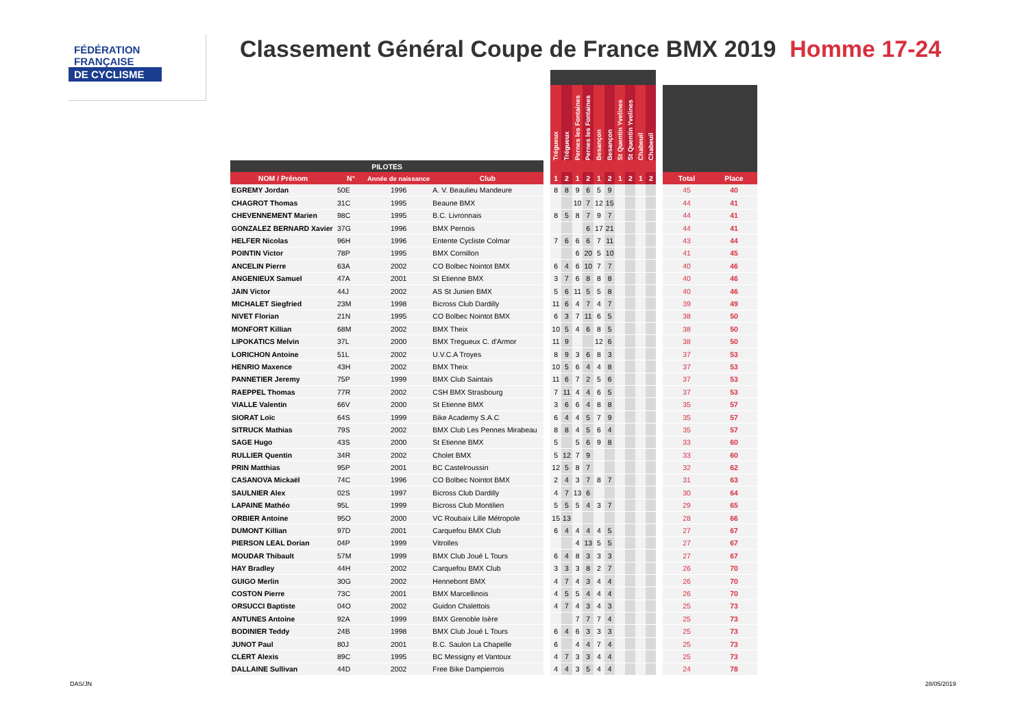FÉDÉRATION
FRANÇAISE
DE CYCLISME
Classement Général Coupe de France BMX 2019 Homme 17-24
| | | | | | Trégueux | Trégueux | Pernes les Fontaines | Pernes les Fontaines | Besançon | Besançon | St Quentin Yvelines | St Quentin Yvelines | Chabeuil | Chabeuil | | | |
| --- | --- | --- | --- | --- | --- | --- | --- | --- | --- | --- | --- | --- | --- | --- | --- | --- | --- |
| PILOTES | | | | | | | | | | | | | | | | | |
| NOM / Prénom | N° | Année de naissance | Club | | 1 | 2 | 1 | 2 | 1 | 2 | 1 | 2 | 1 | 2 | | Total | Place |
| EGREMY Jordan | 50E | 1996 | A. V. Beaulieu Mandeure | | 8 | 8 | 9 | 6 | 5 | 9 | | | | | | 45 | 40 |
| CHAGROT Thomas | 31C | 1995 | Beaune BMX | | | | 10 | 7 | 12 | 15 | | | | | | 44 | 41 |
| CHEVENNEMENT Marien | 98C | 1995 | B.C. Livronnais | | 8 | 5 | 8 | 7 | 9 | 7 | | | | | | 44 | 41 |
| GONZALEZ BERNARD Xavier | 37G | 1996 | BMX Pernois | | | | | 6 | 17 | 21 | | | | | | 44 | 41 |
| HELFER Nicolas | 96H | 1996 | Entente Cycliste Colmar | | 7 | 6 | 6 | 6 | 7 | 11 | | | | | | 43 | 44 |
| POINTIN Victor | 78P | 1995 | BMX Cornillon | | | | 6 | 20 | 5 | 10 | | | | | | 41 | 45 |
| ANCELIN Pierre | 63A | 2002 | CO Bolbec Nointot BMX | | 6 | 4 | 6 | 10 | 7 | 7 | | | | | | 40 | 46 |
| ANGENIEUX Samuel | 47A | 2001 | St Etienne BMX | | 3 | 7 | 6 | 8 | 8 | 8 | | | | | | 40 | 46 |
| JAIN Victor | 44J | 2002 | AS St Junien BMX | | 5 | 6 | 11 | 5 | 5 | 8 | | | | | | 40 | 46 |
| MICHALET Siegfried | 23M | 1998 | Bicross Club Dardilly | | 11 | 6 | 4 | 7 | 4 | 7 | | | | | | 39 | 49 |
| NIVET Florian | 21N | 1995 | CO Bolbec Nointot BMX | | 6 | 3 | 7 | 11 | 6 | 5 | | | | | | 38 | 50 |
| MONFORT Killian | 68M | 2002 | BMX Theix | | 10 | 5 | 4 | 6 | 8 | 5 | | | | | | 38 | 50 |
| LIPOKATICS Melvin | 37L | 2000 | BMX Tregueux C. d'Armor | | 11 | 9 | | | 12 | 6 | | | | | | 38 | 50 |
| LORICHON Antoine | 51L | 2002 | U.V.C.A Troyes | | 8 | 9 | 3 | 6 | 8 | 3 | | | | | | 37 | 53 |
| HENRIO Maxence | 43H | 2002 | BMX Theix | | 10 | 5 | 6 | 4 | 4 | 8 | | | | | | 37 | 53 |
| PANNETIER Jeremy | 75P | 1999 | BMX Club Saintais | | 11 | 6 | 7 | 2 | 5 | 6 | | | | | | 37 | 53 |
| RAEPPEL Thomas | 77R | 2002 | CSH BMX Strasbourg | | 7 | 11 | 4 | 4 | 6 | 5 | | | | | | 37 | 53 |
| VIALLE Valentin | 66V | 2000 | St Etienne BMX | | 3 | 6 | 6 | 4 | 8 | 8 | | | | | | 35 | 57 |
| SIORAT Loïc | 64S | 1999 | Bike Academy S.A.C | | 6 | 4 | 4 | 5 | 7 | 9 | | | | | | 35 | 57 |
| SITRUCK Mathias | 79S | 2002 | BMX Club Les Pennes Mirabeau | | 8 | 8 | 4 | 5 | 6 | 4 | | | | | | 35 | 57 |
| SAGE Hugo | 43S | 2000 | St Etienne BMX | | 5 | | 5 | 6 | 9 | 8 | | | | | | 33 | 60 |
| RULLIER Quentin | 34R | 2002 | Cholet BMX | | 5 | 12 | 7 | 9 | | | | | | | | 33 | 60 |
| PRIN Matthias | 95P | 2001 | BC Castelroussin | | 12 | 5 | 8 | 7 | | | | | | | | 32 | 62 |
| CASANOVA Mickaël | 74C | 1996 | CO Bolbec Nointot BMX | | 2 | 4 | 3 | 7 | 8 | 7 | | | | | | 31 | 63 |
| SAULNIER Alex | 02S | 1997 | Bicross Club Dardilly | | 4 | 7 | 13 | 6 | | | | | | | | 30 | 64 |
| LAPAINE Mathéo | 95L | 1999 | Bicross Club Montilien | | 5 | 5 | 5 | 4 | 3 | 7 | | | | | | 29 | 65 |
| ORBIER Antoine | 95O | 2000 | VC Roubaix Lille Métropole | | 15 | 13 | | | | | | | | | | 28 | 66 |
| DUMONT Killian | 97D | 2001 | Carquefou BMX Club | | 6 | 4 | 4 | 4 | 4 | 5 | | | | | | 27 | 67 |
| PIERSON LEAL Dorian | 04P | 1999 | Vitrolles | | | | 4 | 13 | 5 | 5 | | | | | | 27 | 67 |
| MOUDAR Thibault | 57M | 1999 | BMX Club Joué L Tours | | 6 | 4 | 8 | 3 | 3 | 3 | | | | | | 27 | 67 |
| HAY Bradley | 44H | 2002 | Carquefou BMX Club | | 3 | 3 | 3 | 8 | 2 | 7 | | | | | | 26 | 70 |
| GUIGO Merlin | 30G | 2002 | Hennebont BMX | | 4 | 7 | 4 | 3 | 4 | 4 | | | | | | 26 | 70 |
| COSTON Pierre | 73C | 2001 | BMX Marcellinois | | 4 | 5 | 5 | 4 | 4 | 4 | | | | | | 26 | 70 |
| ORSUCCI Baptiste | 04O | 2002 | Guidon Chalettois | | 4 | 7 | 4 | 3 | 4 | 3 | | | | | | 25 | 73 |
| ANTUNES Antoine | 92A | 1999 | BMX Grenoble Isère | | | | 7 | 7 | 7 | 4 | | | | | | 25 | 73 |
| BODINIER Teddy | 24B | 1998 | BMX Club Joué L Tours | | 6 | 4 | 6 | 3 | 3 | 3 | | | | | | 25 | 73 |
| JUNOT Paul | 80J | 2001 | B.C. Saulon La Chapelle | | 6 | | 4 | 4 | 7 | 4 | | | | | | 25 | 73 |
| CLERT Alexis | 89C | 1995 | BC Messigny et Vantoux | | 4 | 7 | 3 | 3 | 4 | 4 | | | | | | 25 | 73 |
| DALLAINE Sullivan | 44D | 2002 | Free Bike Dampierrois | | 4 | 4 | 3 | 5 | 4 | 4 | | | | | | 24 | 78 |
DAS/JN 28/05/2019